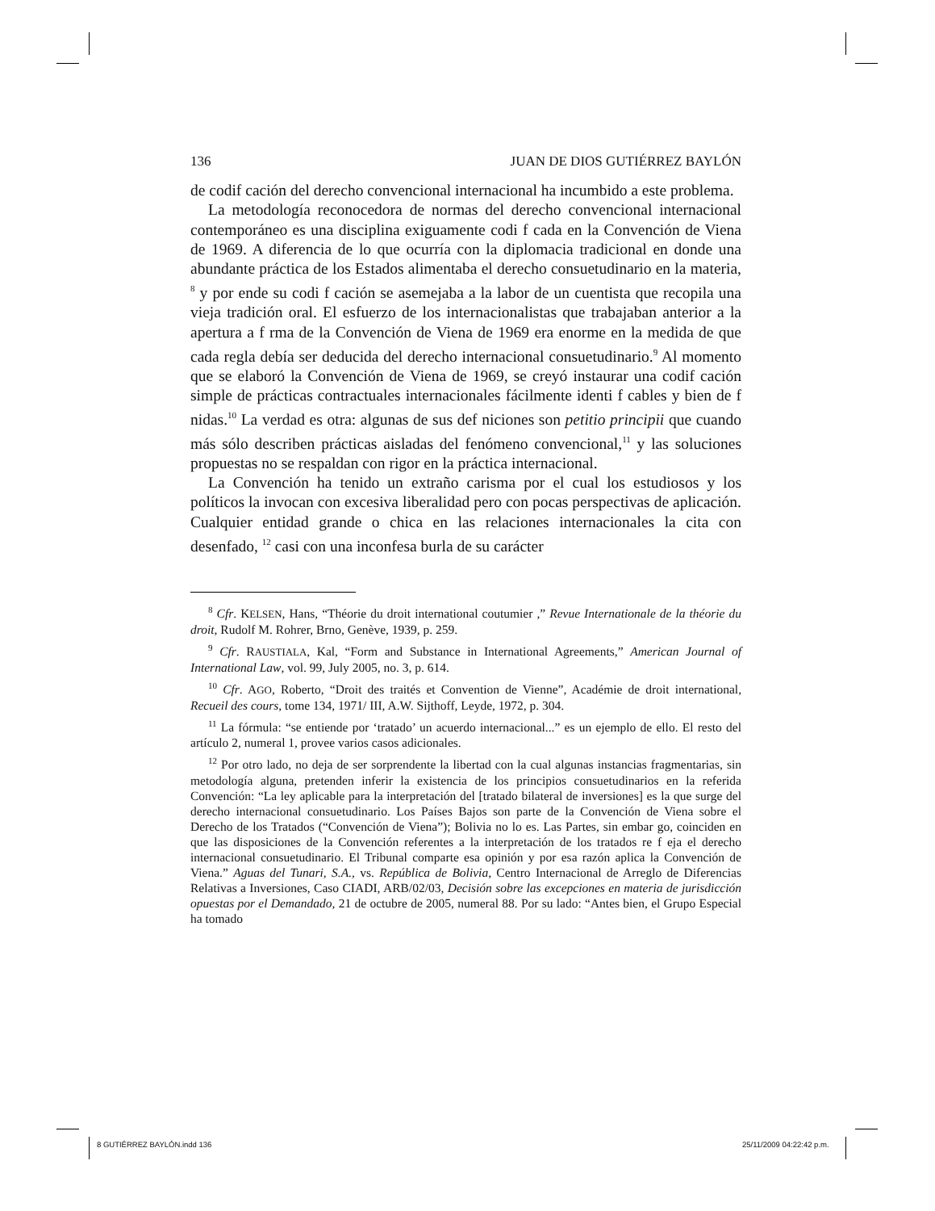136 JUAN DE DIOS GUTIÉRREZ BAYLÓN
de codif cación del derecho convencional internacional ha incumbido a este problema.
La metodología reconocedora de normas del derecho convencional internacional contemporáneo es una disciplina exiguamente codi f cada en la Convención de Viena de 1969. A diferencia de lo que ocurría con la diplomacia tradicional en donde una abundante práctica de los Estados alimentaba el derecho consuetudinario en la materia, <sup>8</sup> y por ende su codi f cación se asemejaba a la labor de un cuentista que recopila una vieja tradición oral. El esfuerzo de los internacionalistas que trabajaban anterior a la apertura a f rma de la Convención de Viena de 1969 era enorme en la medida de que cada regla debía ser deducida del derecho internacional consuetudinario.<sup>9</sup> Al momento que se elaboró la Convención de Viena de 1969, se creyó instaurar una codif cación simple de prácticas contractuales internacionales fácilmente identi f cables y bien de f nidas.<sup>10</sup> La verdad es otra: algunas de sus def niciones son petitio principii que cuando más sólo describen prácticas aisladas del fenómeno convencional,<sup>11</sup> y las soluciones propuestas no se respaldan con rigor en la práctica internacional.
La Convención ha tenido un extraño carisma por el cual los estudiosos y los políticos la invocan con excesiva liberalidad pero con pocas perspectivas de aplicación. Cualquier entidad grande o chica en las relaciones internacionales la cita con desenfado, <sup>12</sup> casi con una inconfesa burla de su carácter
<sup>8</sup> Cfr. KELSEN, Hans, “Théorie du droit international coutumier ,” Revue Internationale de la théorie du droit, Rudolf M. Rohrer, Brno, Genève, 1939, p. 259.
<sup>9</sup> Cfr. RAUSTIALA, Kal, “Form and Substance in International Agreements,” American Journal of International Law, vol. 99, July 2005, no. 3, p. 614.
<sup>10</sup> Cfr. AGO, Roberto, “Droit des traités et Convention de Vienne”, Académie de droit international, Recueil des cours, tome 134, 1971/ III, A.W. Sijthoff, Leyde, 1972, p. 304.
<sup>11</sup> La fórmula: “se entiende por ‘tratado’ un acuerdo internacional...” es un ejemplo de ello. El resto del artículo 2, numeral 1, provee varios casos adicionales.
<sup>12</sup> Por otro lado, no deja de ser sorprendente la libertad con la cual algunas instancias fragmentarias, sin metodología alguna, pretenden inferir la existencia de los principios consuetudinarios en la referida Convención: “La ley aplicable para la interpretación del [tratado bilateral de inversiones] es la que surge del derecho internacional consuetudinario. Los Países Bajos son parte de la Convención de Viena sobre el Derecho de los Tratados (“Convención de Viena”); Bolivia no lo es. Las Partes, sin embar go, coinciden en que las disposiciones de la Convención referentes a la interpretación de los tratados re f eja el derecho internacional consuetudinario. El Tribunal comparte esa opinión y por esa razón aplica la Convención de Viena.” Aguas del Tunari, S.A., vs. República de Bolivia, Centro Internacional de Arreglo de Diferencias Relativas a Inversiones, Caso CIADI, ARB/02/03, Decisión sobre las excepciones en materia de jurisdicción opuestas por el Demandado, 21 de octubre de 2005, numeral 88. Por su lado: “Antes bien, el Grupo Especial ha tomado
8 GUTIÉRREZ BAYLÓN.indd 136 25/11/2009 04:22:42 p.m.